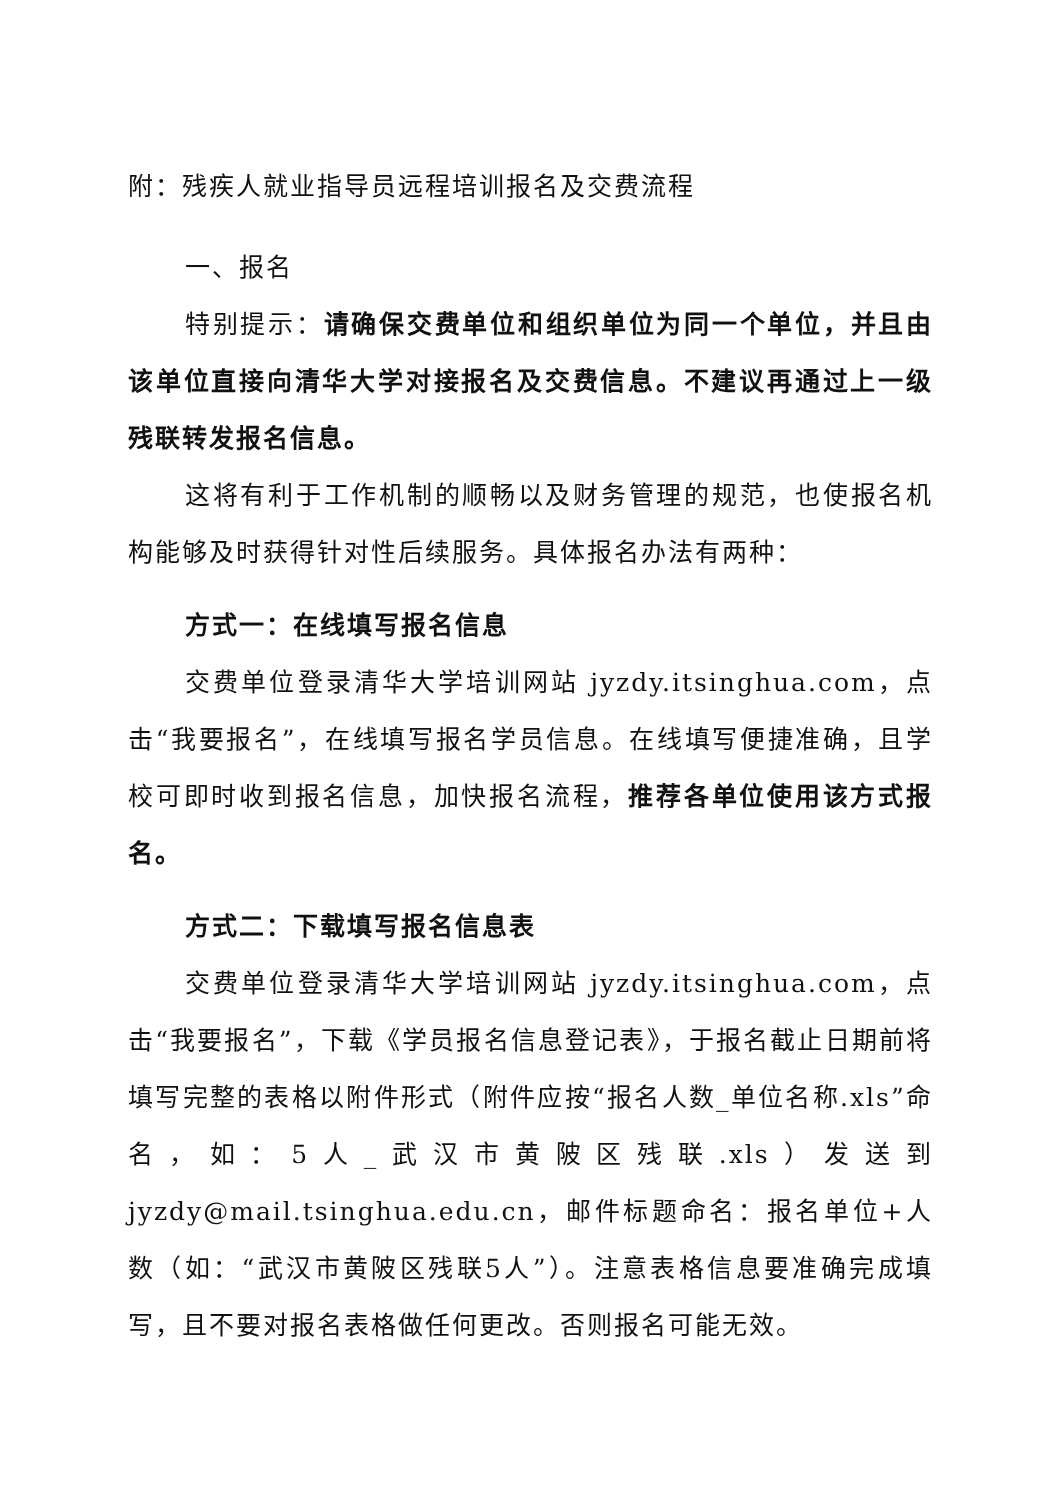附：残疾人就业指导员远程培训报名及交费流程
一、报名
特别提示：请确保交费单位和组织单位为同一个单位，并且由该单位直接向清华大学对接报名及交费信息。不建议再通过上一级残联转发报名信息。
这将有利于工作机制的顺畅以及财务管理的规范，也使报名机构能够及时获得针对性后续服务。具体报名办法有两种：
方式一：在线填写报名信息
交费单位登录清华大学培训网站 jyzdy.itsinghua.com，点击“我要报名”，在线填写报名学员信息。在线填写便捷准确，且学校可即时收到报名信息，加快报名流程，推荐各单位使用该方式报名。
方式二：下载填写报名信息表
交费单位登录清华大学培训网站 jyzdy.itsinghua.com，点击“我要报名”，下载《学员报名信息登记表》，于报名截止日期前将填写完整的表格以附件形式（附件应按“报名人数_单位名称.xls”命名，如：5人_武汉市黄陂区残联.xls）发送到 jyzdy@mail.tsinghua.edu.cn，邮件标题命名：报名单位+人数（如：“武汉市黄陂区残联5人”）。注意表格信息要准确完成填写，且不要对报名表格做任何更改。否则报名可能无效。